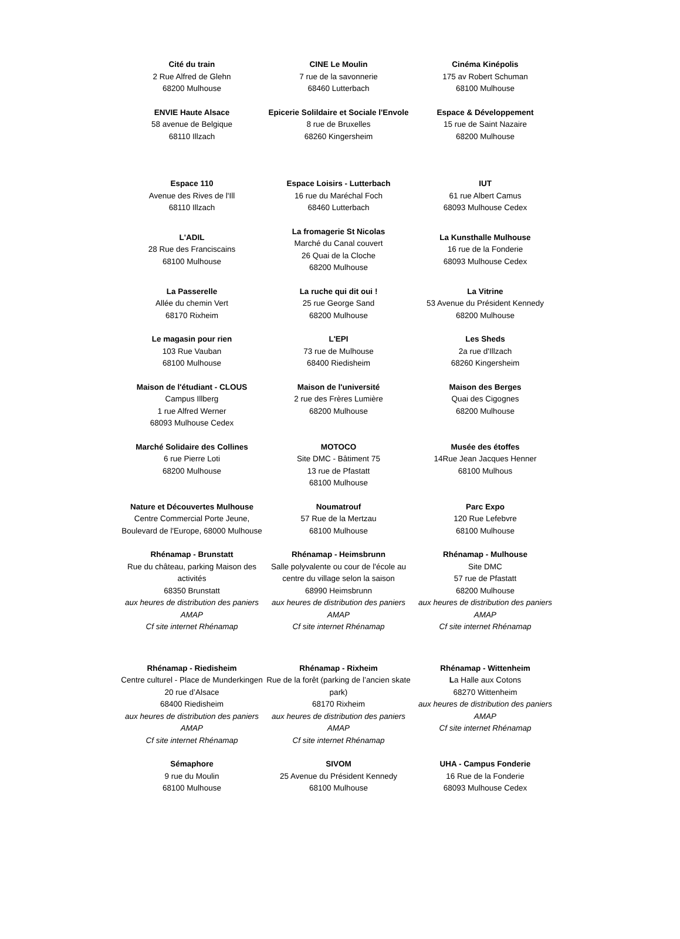| Cité du train 2 Rue Alfred de Glehn 68200 Mulhouse | CINE Le Moulin 7 rue de la savonnerie 68460 Lutterbach | Cinéma Kinépolis 175 av Robert Schuman 68100 Mulhouse |
| ENVIE Haute Alsace 58 avenue de Belgique 68110 Illzach | Epicerie Solildaire et Sociale l'Envole 8 rue de Bruxelles 68260 Kingersheim | Espace & Développement 15 rue de Saint Nazaire 68200 Mulhouse |
| Espace 110 Avenue des Rives de l'Ill 68110 Illzach | Espace Loisirs - Lutterbach 16 rue du Maréchal Foch 68460 Lutterbach | IUT 61 rue Albert Camus 68093 Mulhouse Cedex |
| L'ADIL 28 Rue des Franciscains 68100 Mulhouse | La fromagerie St Nicolas Marché du Canal couvert 26 Quai de la Cloche 68200 Mulhouse | La Kunsthalle Mulhouse 16 rue de la Fonderie 68093 Mulhouse Cedex |
| La Passerelle Allée du chemin Vert 68170 Rixheim | La ruche qui dit oui ! 25 rue George Sand 68200 Mulhouse | La Vitrine 53 Avenue du Président Kennedy 68200 Mulhouse |
| Le magasin pour rien 103 Rue Vauban 68100 Mulhouse | L'EPI 73 rue de Mulhouse 68400 Riedisheim | Les Sheds 2a rue d'Illzach 68260 Kingersheim |
| Maison de l'étudiant - CLOUS Campus Illberg 1 rue Alfred Werner 68093 Mulhouse Cedex | Maison de l'université 2 rue des Frères Lumière 68200 Mulhouse | Maison des Berges Quai des Cigognes 68200 Mulhouse |
| Marché Solidaire des Collines 6 rue Pierre Loti 68200 Mulhouse | MOTOCO Site DMC - Bâtiment 75 13 rue de Pfastatt 68100 Mulhouse | Musée des étoffes 14Rue Jean Jacques Henner 68100 Mulhous |
| Nature et Découvertes Mulhouse Centre Commercial Porte Jeune, Boulevard de l'Europe, 68000 Mulhouse | Noumatrouf 57 Rue de la Mertzau 68100 Mulhouse | Parc Expo 120 Rue Lefebvre 68100 Mulhouse |
| Rhénamap - Brunstatt Rue du château, parking Maison des activités 68350 Brunstatt aux heures de distribution des paniers AMAP Cf site internet Rhénamap | Rhénamap - Heimsbrunn Salle polyvalente ou cour de l'école au centre du village selon la saison 68990 Heimsbrunn aux heures de distribution des paniers AMAP Cf site internet Rhénamap | Rhénamap - Mulhouse Site DMC 57 rue de Pfastatt 68200 Mulhouse aux heures de distribution des paniers AMAP Cf site internet Rhénamap |
| Rhénamap - Riedisheim Centre culturel - Place de Munderkingen 20 rue d’Alsace 68400 Riedisheim aux heures de distribution des paniers AMAP Cf site internet Rhénamap | Rhénamap - Rixheim Rue de la forêt (parking de l’ancien skate park) 68170 Rixheim aux heures de distribution des paniers AMAP Cf site internet Rhénamap | Rhénamap - Wittenheim L a Halle aux Cotons 68270 Wittenheim aux heures de distribution des paniers AMAP Cf site internet Rhénamap |
| Sémaphore 9 rue du Moulin 68100 Mulhouse | SIVOM 25 Avenue du Président Kennedy 68100 Mulhouse | UHA - Campus Fonderie 16 Rue de la Fonderie 68093 Mulhouse Cedex |